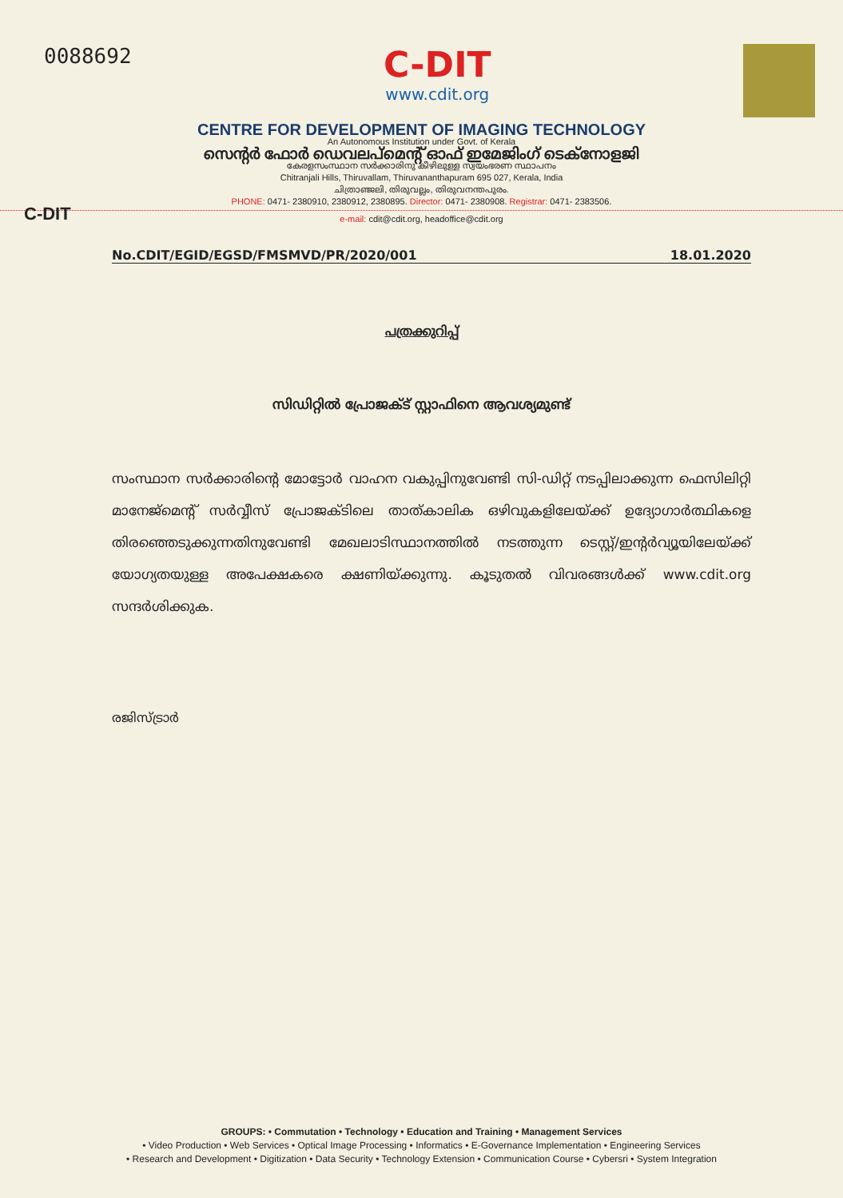0088692
C-DIT
www.cdit.org
CENTRE FOR DEVELOPMENT OF IMAGING TECHNOLOGY
An Autonomous Institution under Govt. of Kerala
സെന്റർ ഫോർ ഡെവലപ്മെന്റ് ഓഫ് ഇമേജിംഗ് ടെക്നോളജി
കേരളസംസ്ഥാന സർക്കാരിനു കീഴിലുള്ള സ്വയംഭരണ സ്ഥാപനം
Chitranjali Hills, Thiruvallam, Thiruvananthapuram 695 027, Kerala, India
ചിത്രാഞ്ജലി, തിരുവല്ലം, തിരുവനന്തപുരം.
PHONE: 0471- 2380910, 2380912, 2380895. Director: 0471- 2380908. Registrar: 0471- 2383506.
e-mail: cdit@cdit.org, headoffice@cdit.org
C-DIT
No.CDIT/EGID/EGSD/FMSMVD/PR/2020/001 18.01.2020
പത്രക്കുറിപ്പ്
സിഡിറ്റിൽ പ്രോജക്ട് സ്റ്റാഫിനെ ആവശ്യമുണ്ട്
സംസ്ഥാന സർക്കാരിന്റെ മോട്ടോർ വാഹന വകുപ്പിനുവേണ്ടി സി-ഡിറ്റ് നടപ്പിലാക്കുന്ന ഫെസിലിറ്റി മാനേജ്മെന്റ് സർവ്വീസ് പ്രോജക്ടിലെ താത്കാലിക ഒഴിവുകളിലേയ്ക്ക് ഉദ്യോഗാർത്ഥികളെ തിരഞ്ഞെടുക്കുന്നതിനുവേണ്ടി മേഖലാടിസ്ഥാനത്തിൽ നടത്തുന്ന ടെസ്റ്റ്/ഇന്റർവ്യൂയിലേയ്ക്ക് യോഗ്യതയുള്ള അപേക്ഷകരെ ക്ഷണിയ്ക്കുന്നു. കൂടുതൽ വിവരങ്ങൾക്ക് www.cdit.org സന്ദർശിക്കുക.
രജിസ്ട്രാർ
GROUPS: • Commutation • Technology • Education and Training • Management Services
• Video Production • Web Services • Optical Image Processing • Informatics • E-Governance Implementation • Engineering Services
• Research and Development • Digitization • Data Security • Technology Extension • Communication Course • Cybersri • System Integration